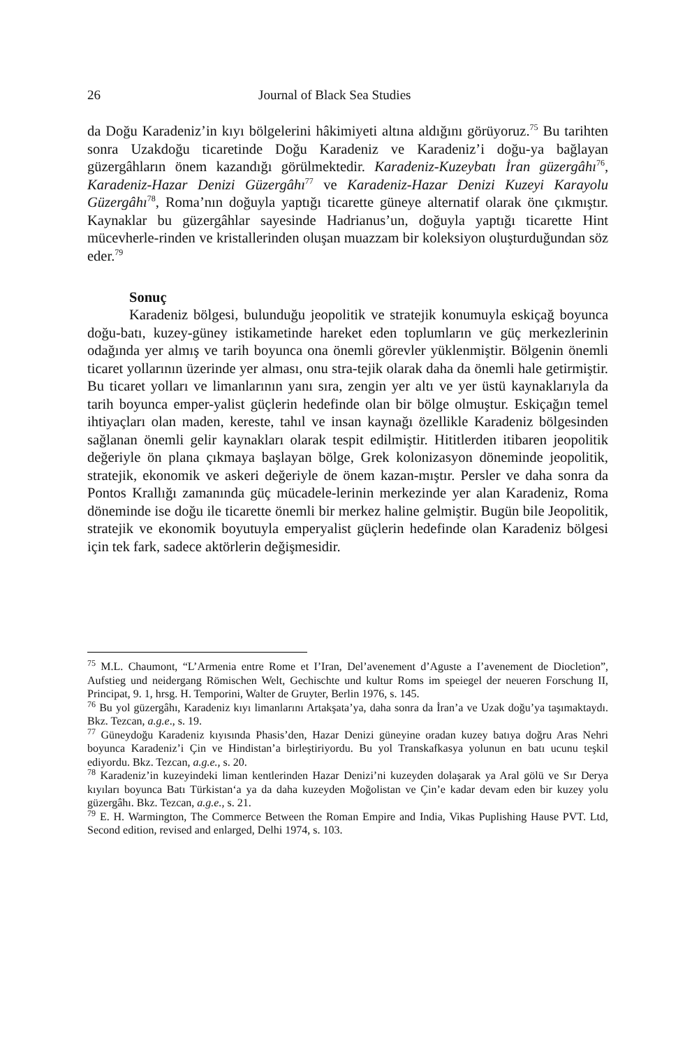26 Journal of Black Sea Studies
da Doğu Karadeniz’in kıyı bölgelerini hâkimiyeti altına aldığını görüyoruz.<sup>75</sup> Bu tarihten sonra Uzakdoğu ticaretinde Doğu Karadeniz ve Karadeniz’i doğu-ya bağlayan güzergâhların önem kazandığı görülmektedir. Karadeniz-Kuzeybatı İran güzergâhı<sup>76</sup>, Karadeniz-Hazar Denizi Güzergâhı<sup>77</sup> ve Karadeniz-Hazar Denizi Kuzeyi Karayolu Güzergâhı<sup>78</sup>, Roma’nın doğuyla yaptığı ticarette güneye alternatif olarak öne çıkmıştır. Kaynaklar bu güzergâhlar sayesinde Hadrianus’un, doğuyla yaptığı ticarette Hint mücevherle-rinden ve kristallerinden oluşan muazzam bir koleksiyon oluşturduğundan söz eder.<sup>79</sup>
Sonuç
Karadeniz bölgesi, bulunduğu jeopolitik ve stratejik konumuyla eskiçağ boyunca doğu-batı, kuzey-güney istikametinde hareket eden toplumların ve güç merkezlerinin odağında yer almış ve tarih boyunca ona önemli görevler yüklenmiştir. Bölgenin önemli ticaret yollarının üzerinde yer alması, onu stra-tejik olarak daha da önemli hale getirmiştir. Bu ticaret yolları ve limanlarının yanı sıra, zengin yer altı ve yer üstü kaynaklarıyla da tarih boyunca emper-yalist güçlerin hedefinde olan bir bölge olmuştur. Eskiçağın temel ihtiyaçları olan maden, kereste, tahıl ve insan kaynağı özellikle Karadeniz bölgesinden sağlanan önemli gelir kaynakları olarak tespit edilmiştir. Hititlerden itibaren jeopolitik değeriyle ön plana çıkmaya başlayan bölge, Grek kolonizasyon döneminde jeopolitik, stratejik, ekonomik ve askeri değeriyle de önem kazan-mıştır. Persler ve daha sonra da Pontos Krallığı zamanında güç mücadele-lerinin merkezinde yer alan Karadeniz, Roma döneminde ise doğu ile ticarette önemli bir merkez haline gelmiştir. Bugün bile Jeopolitik, stratejik ve ekonomik boyutuyla emperyalist güçlerin hedefinde olan Karadeniz bölgesi için tek fark, sadece aktörlerin değişmesidir.
<sup>75</sup> M.L. Chaumont, “L’Armenia entre Rome et I’Iran, Del’avenement d’Aguste a I’avenement de Diocletion”, Aufstieg und neidergang Römischen Welt, Gechischte und kultur Roms im speiegel der neueren Forschung II, Principat, 9. 1, hrsg. H. Temporini, Walter de Gruyter, Berlin 1976, s. 145.
<sup>76</sup> Bu yol güzergâhı, Karadeniz kıyı limanlarını Artakşata’ya, daha sonra da İran’a ve Uzak doğu’ya taşımaktaydı. Bkz. Tezcan, a.g.e., s. 19.
<sup>77</sup> Güneydoğu Karadeniz kıyısında Phasis’den, Hazar Denizi güneyine oradan kuzey batıya doğru Aras Nehri boyunca Karadeniz’i Çin ve Hindistan’a birleştiriyordu. Bu yol Transkafkasya yolunun en batı ucunu teşkil ediyordu. Bkz. Tezcan, a.g.e., s. 20.
<sup>78</sup> Karadeniz’in kuzeyindeki liman kentlerinden Hazar Denizi’ni kuzeyden dolaşarak ya Aral gölü ve Sır Derya kıyıları boyunca Batı Türkistan‘a ya da daha kuzeyden Moğolistan ve Çin’e kadar devam eden bir kuzey yolu güzergâhı. Bkz. Tezcan, a.g.e., s. 21.
<sup>79</sup> E. H. Warmington, The Commerce Between the Roman Empire and India, Vikas Puplishing Hause PVT. Ltd, Second edition, revised and enlarged, Delhi 1974, s. 103.